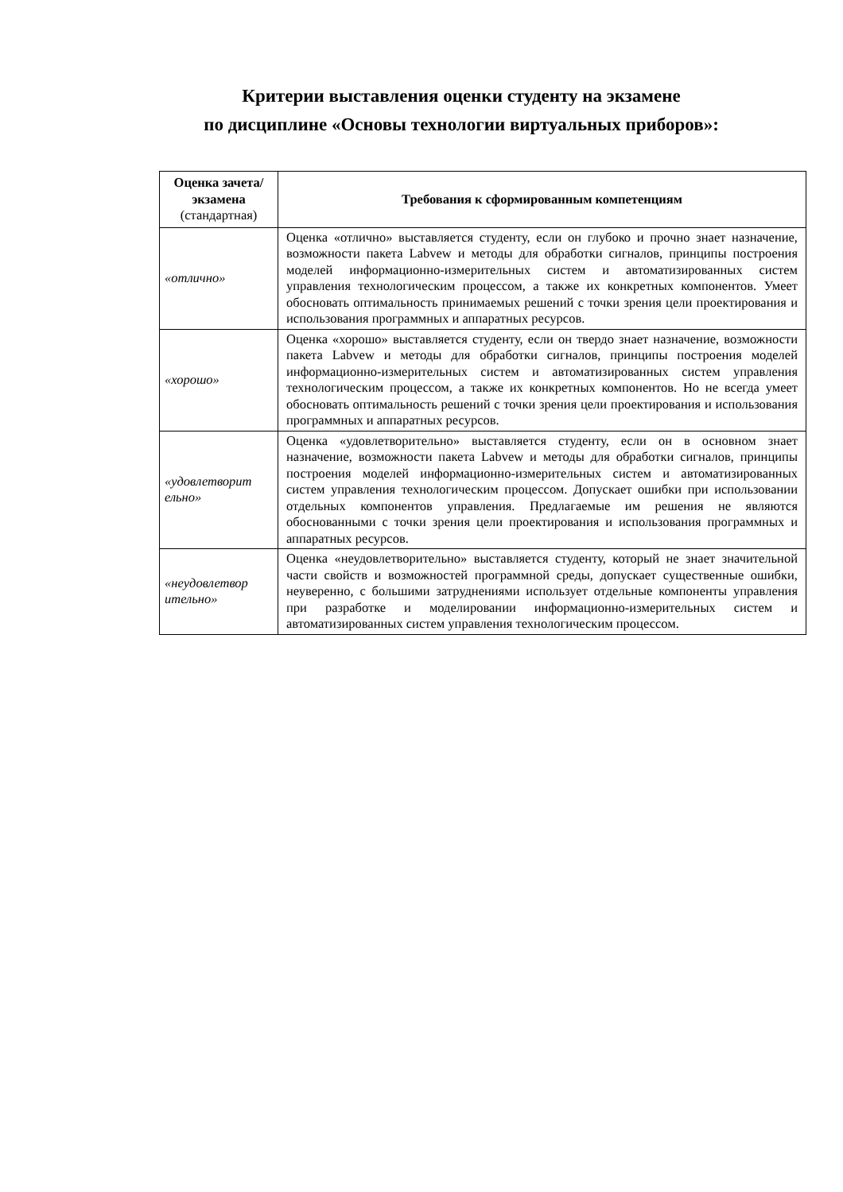Критерии выставления оценки студенту на экзамене
по дисциплине «Основы технологии виртуальных приборов»:
| Оценка зачета/ экзамена (стандартная) | Требования к сформированным компетенциям |
| --- | --- |
| «отлично» | Оценка «отлично» выставляется студенту, если он глубоко и прочно знает назначение, возможности пакета Labvew и методы для обработки сигналов, принципы построения моделей информационно-измерительных систем и автоматизированных систем управления технологическим процессом, а также их конкретных компонентов. Умеет обосновать оптимальность принимаемых решений с точки зрения цели проектирования и использования программных и аппаратных ресурсов. |
| «хорошо» | Оценка «хорошо» выставляется студенту, если он твердо знает назначение, возможности пакета Labvew и методы для обработки сигналов, принципы построения моделей информационно-измерительных систем и автоматизированных систем управления технологическим процессом, а также их конкретных компонентов. Но не всегда умеет обосновать оптимальность решений с точки зрения цели проектирования и использования программных и аппаратных ресурсов. |
| «удовлетворит ельно» | Оценка «удовлетворительно» выставляется студенту, если он в основном знает назначение, возможности пакета Labvew и методы для обработки сигналов, принципы построения моделей информационно-измерительных систем и автоматизированных систем управления технологическим процессом. Допускает ошибки при использовании отдельных компонентов управления. Предлагаемые им решения не являются обоснованными с точки зрения цели проектирования и использования программных и аппаратных ресурсов. |
| «неудовлетвор ительно» | Оценка «неудовлетворительно» выставляется студенту, который не знает значительной части свойств и возможностей программной среды, допускает существенные ошибки, неуверенно, с большими затруднениями использует отдельные компоненты управления при разработке и моделировании информационно-измерительных систем и автоматизированных систем управления технологическим процессом. |